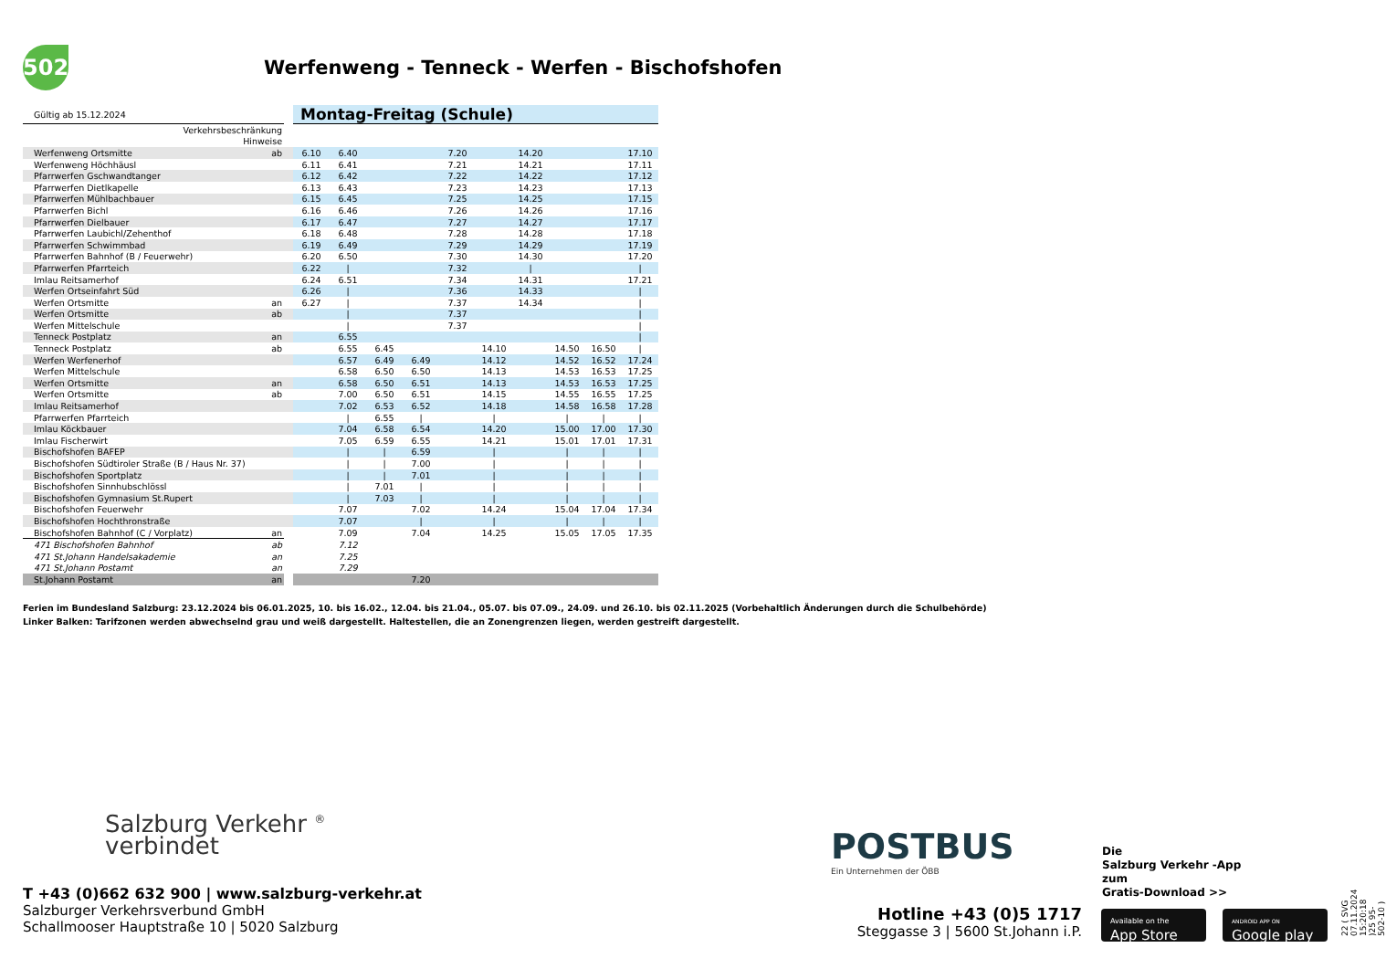502
Werfenweng - Tenneck - Werfen - Bischofshofen
| Gültig ab 15.12.2024 | | | Montag-Freitag (Schule) | | | | | | | | | |
| Verkehrsbeschränkung | | | | | | | | | | | | |
| Hinweise | | | | | | | | | | | | |
| Werfenweng Ortsmitte | ab | | 6.10 | 6.40 | | | 7.20 | | 14.20 | | | 17.10 |
| Werfenweng Höchhäusl | | | 6.11 | 6.41 | | | 7.21 | | 14.21 | | | 17.11 |
| Pfarrwerfen Gschwandtanger | | | 6.12 | 6.42 | | | 7.22 | | 14.22 | | | 17.12 |
| Pfarrwerfen Dietlkapelle | | | 6.13 | 6.43 | | | 7.23 | | 14.23 | | | 17.13 |
| Pfarrwerfen Mühlbachbauer | | | 6.15 | 6.45 | | | 7.25 | | 14.25 | | | 17.15 |
| Pfarrwerfen Bichl | | | 6.16 | 6.46 | | | 7.26 | | 14.26 | | | 17.16 |
| Pfarrwerfen Dielbauer | | | 6.17 | 6.47 | | | 7.27 | | 14.27 | | | 17.17 |
| Pfarrwerfen Laubichl/Zehenthof | | | 6.18 | 6.48 | | | 7.28 | | 14.28 | | | 17.18 |
| Pfarrwerfen Schwimmbad | | | 6.19 | 6.49 | | | 7.29 | | 14.29 | | | 17.19 |
| Pfarrwerfen Bahnhof (B / Feuerwehr) | | | 6.20 | 6.50 | | | 7.30 | | 14.30 | | | 17.20 |
| Pfarrwerfen Pfarrteich | | | 6.22 | / | | | 7.32 | | / | | | / |
| Imlau Reitsamerhof | | | 6.24 | 6.51 | | | 7.34 | | 14.31 | | | 17.21 |
| Werfen Ortseinfahrt Süd | | | 6.26 | / | | | 7.36 | | 14.33 | | | / |
| Werfen Ortsmitte | an | | 6.27 | / | | | 7.37 | | 14.34 | | | / |
| Werfen Ortsmitte | ab | | | / | | | 7.37 | | | | | / |
| Werfen Mittelschule | | | | / | | | 7.37 | | | | | / |
| Tenneck Postplatz | an | | | 6.55 | | | | | | | | / |
| Tenneck Postplatz | ab | | | 6.55 | 6.45 | | | 14.10 | | 14.50 | 16.50 | / |
| Werfen Werfenerhof | | | | 6.57 | 6.49 | 6.49 | | 14.12 | | 14.52 | 16.52 | 17.24 |
| Werfen Mittelschule | | | | 6.58 | 6.50 | 6.50 | | 14.13 | | 14.53 | 16.53 | 17.25 |
| Werfen Ortsmitte | an | | | 6.58 | 6.50 | 6.51 | | 14.13 | | 14.53 | 16.53 | 17.25 |
| Werfen Ortsmitte | ab | | | 7.00 | 6.50 | 6.51 | | 14.15 | | 14.55 | 16.55 | 17.25 |
| Imlau Reitsamerhof | | | | 7.02 | 6.53 | 6.52 | | 14.18 | | 14.58 | 16.58 | 17.28 |
| Pfarrwerfen Pfarrteich | | | | / | 6.55 | / | | / | | / | / | / |
| Imlau Köckbauer | | | | 7.04 | 6.58 | 6.54 | | 14.20 | | 15.00 | 17.00 | 17.30 |
| Imlau Fischerwirt | | | | 7.05 | 6.59 | 6.55 | | 14.21 | | 15.01 | 17.01 | 17.31 |
| Bischofshofen BAFEP | | | | / | / | 6.59 | | / | | / | / | / |
| Bischofshofen Südtiroler Straße (B / Haus Nr. 37) | | | | / | / | 7.00 | | / | | / | / | / |
| Bischofshofen Sportplatz | | | | / | / | 7.01 | | / | | / | / | / |
| Bischofshofen Sinnhubschlössl | | | | / | 7.01 | / | | / | | / | / | / |
| Bischofshofen Gymnasium St.Rupert | | | | / | 7.03 | / | | / | | / | / | / |
| Bischofshofen Feuerwehr | | | | 7.07 | | 7.02 | | 14.24 | | 15.04 | 17.04 | 17.34 |
| Bischofshofen Hochthronstraße | | | | 7.07 | | / | | / | | / | / | / |
| Bischofshofen Bahnhof (C / Vorplatz) | an | | | 7.09 | | 7.04 | | 14.25 | | 15.05 | 17.05 | 17.35 |
| 471 Bischofshofen Bahnhof | ab | | | 7.12 | | | | | | | | |
| 471 St.Johann Handelsakademie | an | | | 7.25 | | | | | | | | |
| 471 St.Johann Postamt | an | | | 7.29 | | | | | | | | |
| St.Johann Postamt | an | | | | | 7.20 | | | | | | |
Ferien im Bundesland Salzburg: 23.12.2024 bis 06.01.2025, 10. bis 16.02., 12.04. bis 21.04., 05.07. bis 07.09., 24.09. und 26.10. bis 02.11.2025 (Vorbehaltlich Änderungen durch die Schulbehörde)
Linker Balken: Tarifzonen werden abwechselnd grau und weiß dargestellt. Haltestellen, die an Zonengrenzen liegen, werden gestreift dargestellt.
Salzburg Verkehr <sup>®</sup>
verbindet
T +43 (0)662 632 900 | www.salzburg-verkehr.at
Salzburger Verkehrsverbund GmbH
Schallmooser Hauptstraße 10 | 5020 Salzburg
POSTBUS
Ein Unternehmen der ÖBB
Hotline +43 (0)5 1717
Steggasse 3 | 5600 St.Johann i.P.
Die
Salzburg Verkehr -App
zum
Gratis-Download >>
Available on the
App Store
ANDROID APP ON
Google play
22 ( SVG 07.11.2024 15:20:18 )25 95-502-10 )